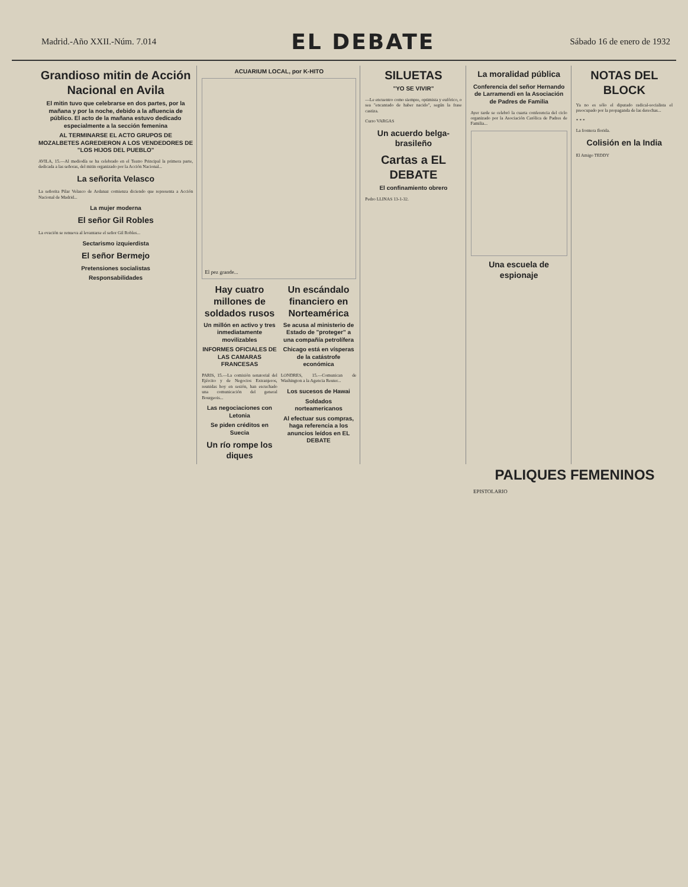Madrid.-Año XXII.-Núm. 7.014 EL DEBATE Sábado 16 de enero de 1932
Grandioso mitin de Acción Nacional en Avila
El mitin tuvo que celebrarse en dos partes, por la mañana y por la noche, debido a la afluencia de público. El acto de la mañana estuvo dedicado especialmente a la sección femenina
AL TERMINARSE EL ACTO GRUPOS DE MOZALBETES AGREDIERON A LOS VENDEDORES DE "LOS HIJOS DEL PUEBLO"
AVILA, 15.—Al mediodía se ha celebrado en el Teatro Principal la primera parte, dedicada a las señoras, del mitin organizado por la Acción Nacional...
La señorita Velasco
La señorita Pilar Velasco de Ardanaz comienza diciendo que representa a Acción Nacional de Madrid...
La mujer moderna
El señor Gil Robles
La ovación se renueva al levantarse el señor Gil Robles...
Sectarismo izquierdista
El señor Bermejo
Pretensiones socialistas
Responsabilidades
ACUARIUM LOCAL, por K-HITO
El pez grande...
Hay cuatro millones de soldados rusos
Un millón en activo y tres inmediatamente movilizables
INFORMES OFICIALES DE LAS CAMARAS FRANCESAS
PARIS, 15.—La comisión senatorial del Ejército y de Negocios Extranjeros, reunidas hoy en sesión, han escuchado una comunicación del general Bourgeois...
Las negociaciones con Letonia
Se piden créditos en Suecia
Un río rompe los diques
Un escándalo financiero en Norteamérica
Se acusa al ministerio de Estado de "proteger" a una compañía petrolífera
Chicago está en vísperas de la catástrofe económica
LONDRES, 15.—Comunican de Washington a la Agencia Reuter...
Los sucesos de Hawai
Soldados norteamericanos
Al efectuar sus compras, haga referencia a los anuncios leídos en EL DEBATE
SILUETAS
"YO SE VIVIR"
—Le encuentro como siempre, optimista y eufórico, o sea "encantado de haber nacido", según la frase castiza.
Curro VARGAS
Un acuerdo belga-brasileño
Cartas a EL DEBATE
El confinamiento obrero
Pedro LLINAS 13-1-32.
La moralidad pública
Conferencia del señor Hernando de Larramendi en la Asociación de Padres de Familia
Ayer tarde se celebró la cuarta conferencia del ciclo organizado por la Asociación Católica de Padres de Familia...
Una escuela de espionaje
NOTAS DEL BLOCK
Ya no es sólo el diputado radical-socialista el preocupado por la propaganda de las derechas...
* * *
La frontera florida.
Colisión en la India
El Amigo TEDDY
PALIQUES FEMENINOS
EPISTOLARIO